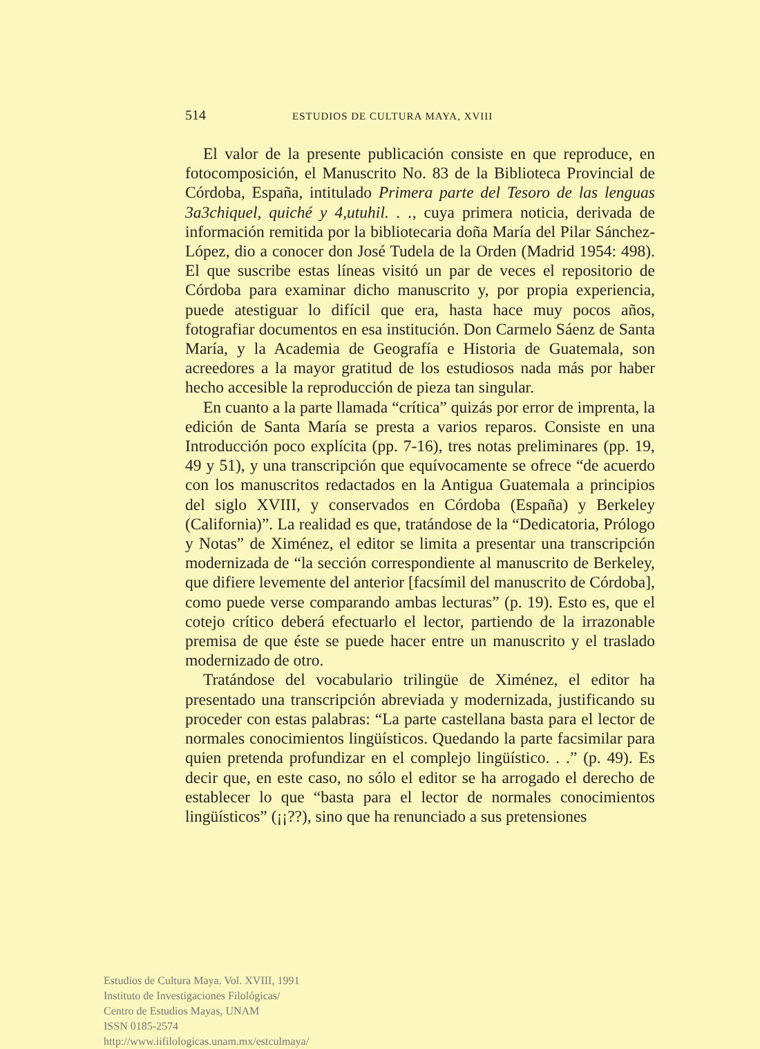514 ESTUDIOS DE CULTURA MAYA, XVIII
El valor de la presente publicación consiste en que reproduce, en fotocomposición, el Manuscrito No. 83 de la Biblioteca Provincial de Córdoba, España, intitulado Primera parte del Tesoro de las lenguas 3a3chiquel, quiché y 4,utuhil. . ., cuya primera noticia, derivada de información remitida por la bibliotecaria doña María del Pilar Sánchez-López, dio a conocer don José Tudela de la Orden (Madrid 1954: 498). El que suscribe estas líneas visitó un par de veces el repositorio de Córdoba para examinar dicho manuscrito y, por propia experiencia, puede atestiguar lo difícil que era, hasta hace muy pocos años, fotografiar documentos en esa institución. Don Carmelo Sáenz de Santa María, y la Academia de Geografía e Historia de Guatemala, son acreedores a la mayor gratitud de los estudiosos nada más por haber hecho accesible la reproducción de pieza tan singular.
En cuanto a la parte llamada “crítica” quizás por error de imprenta, la edición de Santa María se presta a varios reparos. Consiste en una Introducción poco explícita (pp. 7-16), tres notas preliminares (pp. 19, 49 y 51), y una transcripción que equívocamente se ofrece “de acuerdo con los manuscritos redactados en la Antigua Guatemala a principios del siglo XVIII, y conservados en Córdoba (España) y Berkeley (California)”. La realidad es que, tratándose de la “Dedicatoria, Prólogo y Notas” de Ximénez, el editor se limita a presentar una transcripción modernizada de “la sección correspondiente al manuscrito de Berkeley, que difiere levemente del anterior [facsímil del manuscrito de Córdoba], como puede verse comparando ambas lecturas” (p. 19). Esto es, que el cotejo crítico deberá efectuarlo el lector, partiendo de la irrazonable premisa de que éste se puede hacer entre un manuscrito y el traslado modernizado de otro.
Tratándose del vocabulario trilingüe de Ximénez, el editor ha presentado una transcripción abreviada y modernizada, justificando su proceder con estas palabras: “La parte castellana basta para el lector de normales conocimientos lingüísticos. Quedando la parte facsimilar para quien pretenda profundizar en el complejo lingüístico. . .” (p. 49). Es decir que, en este caso, no sólo el editor se ha arrogado el derecho de establecer lo que “basta para el lector de normales conocimientos lingüísticos” (¡¡??), sino que ha renunciado a sus pretensiones
Estudios de Cultura Maya. Vol. XVIII, 1991
Instituto de Investigaciones Filológicas/
Centro de Estudios Mayas, UNAM
ISSN 0185-2574
http://www.iifilologicas.unam.mx/estculmaya/